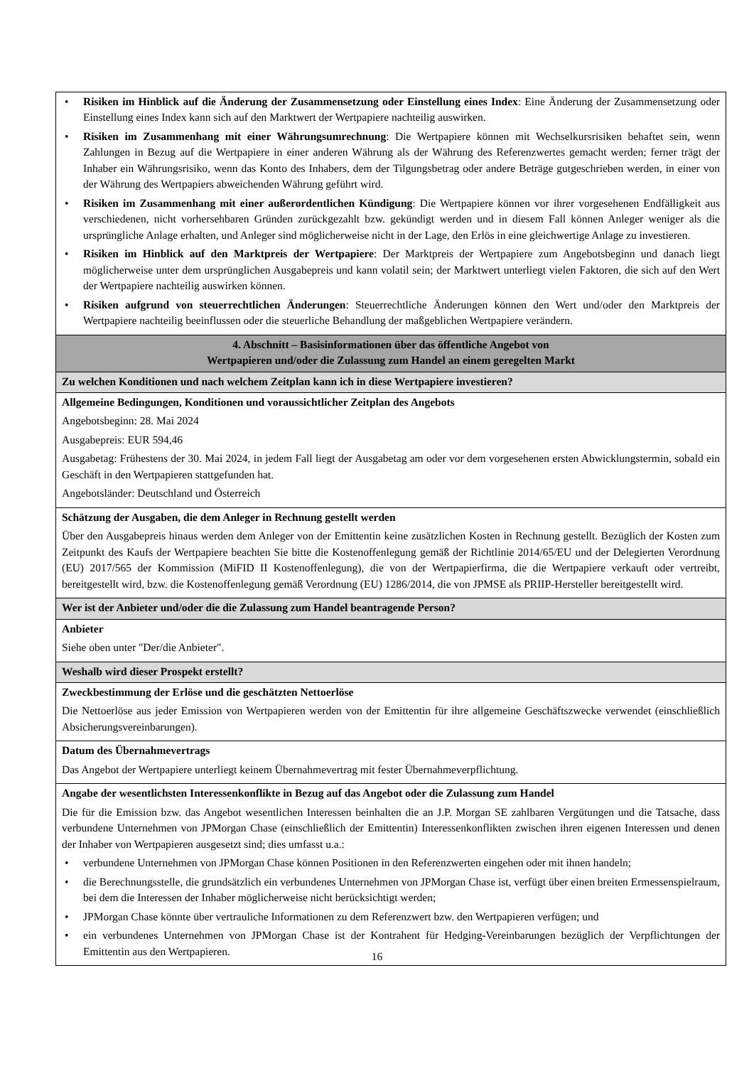| • Risiken im Hinblick auf die Änderung der Zusammensetzung oder Einstellung eines Index : Eine Änderung der Zusammensetzung oder Einstellung eines Index kann sich auf den Marktwert der Wertpapiere nachteilig auswirken. • Risiken im Zusammenhang mit einer Währungsumrechnung : Die Wertpapiere können mit Wechselkursrisiken behaftet sein, wenn Zahlungen in Bezug auf die Wertpapiere in einer anderen Währung als der Währung des Referenzwertes gemacht werden; ferner trägt der Inhaber ein Währungsrisiko, wenn das Konto des Inhabers, dem der Tilgungsbetrag oder andere Beträge gutgeschrieben werden, in einer von der Währung des Wertpapiers abweichenden Währung geführt wird. • Risiken im Zusammenhang mit einer außerordentlichen Kündigung : Die Wertpapiere können vor ihrer vorgesehenen Endfälligkeit aus verschiedenen, nicht vorhersehbaren Gründen zurückgezahlt bzw. gekündigt werden und in diesem Fall können Anleger weniger als die ursprüngliche Anlage erhalten, und Anleger sind möglicherweise nicht in der Lage, den Erlös in eine gleichwertige Anlage zu investieren. • Risiken im Hinblick auf den Marktpreis der Wertpapiere : Der Marktpreis der Wertpapiere zum Angebotsbeginn und danach liegt möglicherweise unter dem ursprünglichen Ausgabepreis und kann volatil sein; der Marktwert unterliegt vielen Faktoren, die sich auf den Wert der Wertpapiere nachteilig auswirken können. • Risiken aufgrund von steuerrechtlichen Änderungen : Steuerrechtliche Änderungen können den Wert und/oder den Marktpreis der Wertpapiere nachteilig beeinflussen oder die steuerliche Behandlung der maßgeblichen Wertpapiere verändern. |
| 4. Abschnitt – Basisinformationen über das öffentliche Angebot von Wertpapieren und/oder die Zulassung zum Handel an einem geregelten Markt |
| Zu welchen Konditionen und nach welchem Zeitplan kann ich in diese Wertpapiere investieren? |
| Allgemeine Bedingungen, Konditionen und voraussichtlicher Zeitplan des Angebots Angebotsbeginn: 28. Mai 2024 Ausgabepreis: EUR 594,46 Ausgabetag: Frühestens der 30. Mai 2024, in jedem Fall liegt der Ausgabetag am oder vor dem vorgesehenen ersten Abwicklungstermin, sobald ein Geschäft in den Wertpapieren stattgefunden hat. Angebotsländer: Deutschland und Österreich |
| Schätzung der Ausgaben, die dem Anleger in Rechnung gestellt werden Über den Ausgabepreis hinaus werden dem Anleger von der Emittentin keine zusätzlichen Kosten in Rechnung gestellt. Bezüglich der Kosten zum Zeitpunkt des Kaufs der Wertpapiere beachten Sie bitte die Kostenoffenlegung gemäß der Richtlinie 2014/65/EU und der Delegierten Verordnung (EU) 2017/565 der Kommission (MiFID II Kostenoffenlegung), die von der Wertpapierfirma, die die Wertpapiere verkauft oder vertreibt, bereitgestellt wird, bzw. die Kostenoffenlegung gemäß Verordnung (EU) 1286/2014, die von JPMSE als PRIIP-Hersteller bereitgestellt wird. |
| Wer ist der Anbieter und/oder die die Zulassung zum Handel beantragende Person? |
| Anbieter Siehe oben unter "Der/die Anbieter". |
| Weshalb wird dieser Prospekt erstellt? |
| Zweckbestimmung der Erlöse und die geschätzten Nettoerlöse Die Nettoerlöse aus jeder Emission von Wertpapieren werden von der Emittentin für ihre allgemeine Geschäftszwecke verwendet (einschließlich Absicherungsvereinbarungen). |
| Datum des Übernahmevertrags Das Angebot der Wertpapiere unterliegt keinem Übernahmevertrag mit fester Übernahmeverpflichtung. |
| Angabe der wesentlichsten Interessenkonflikte in Bezug auf das Angebot oder die Zulassung zum Handel Die für die Emission bzw. das Angebot wesentlichen Interessen beinhalten die an J.P. Morgan SE zahlbaren Vergütungen und die Tatsache, dass verbundene Unternehmen von JPMorgan Chase (einschließlich der Emittentin) Interessenkonflikten zwischen ihren eigenen Interessen und denen der Inhaber von Wertpapieren ausgesetzt sind; dies umfasst u.a.: • verbundene Unternehmen von JPMorgan Chase können Positionen in den Referenzwerten eingehen oder mit ihnen handeln; • die Berechnungsstelle, die grundsätzlich ein verbundenes Unternehmen von JPMorgan Chase ist, verfügt über einen breiten Ermessenspielraum, bei dem die Interessen der Inhaber möglicherweise nicht berücksichtigt werden; • JPMorgan Chase könnte über vertrauliche Informationen zu dem Referenzwert bzw. den Wertpapieren verfügen; und • ein verbundenes Unternehmen von JPMorgan Chase ist der Kontrahent für Hedging-Vereinbarungen bezüglich der Verpflichtungen der Emittentin aus den Wertpapieren. |
16